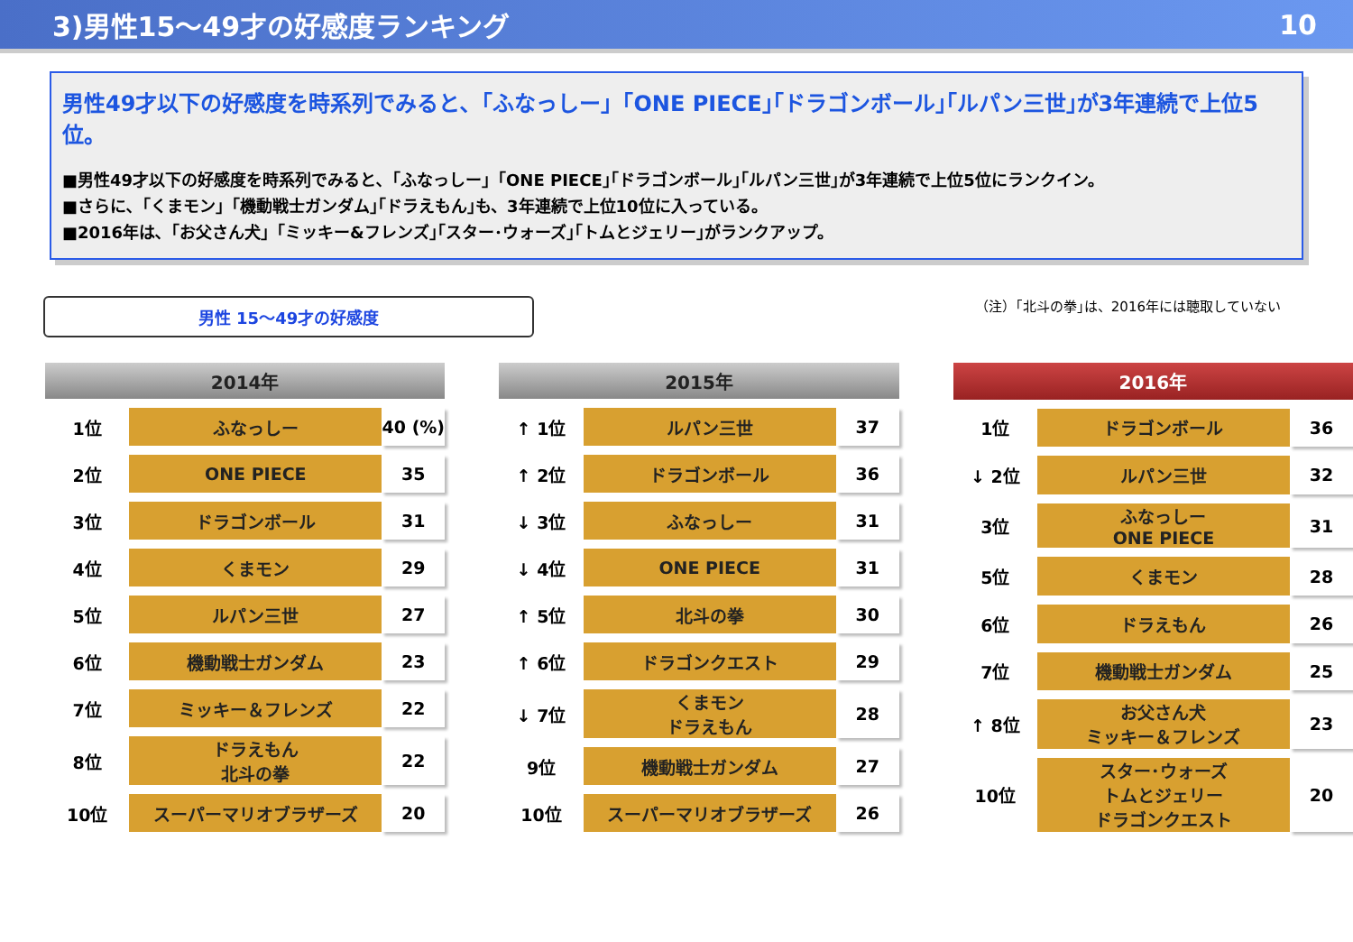3)男性15～49才の好感度ランキング 10
男性49才以下の好感度を時系列でみると､「ふなっしー」｢ONE PIECE｣｢ドラゴンボール｣｢ルパン三世｣が3年連続で上位5位。
■男性49才以下の好感度を時系列でみると､「ふなっしー」｢ONE PIECE｣｢ドラゴンボール｣｢ルパン三世｣が3年連続で上位5位にランクイン。
■さらに､「くまモン」｢機動戦士ガンダム｣｢ドラえもん｣も、3年連続で上位10位に入っている。
■2016年は､「お父さん犬」｢ミッキー&フレンズ｣｢スター･ウォーズ｣｢トムとジェリー｣がランクアップ。
男性 15～49才の好感度
（注）｢北斗の拳｣は、2016年には聴取していない
| 2014年 | | |
| --- | --- | --- |
| 1位 | ふなっしー | 40 (%) |
| 2位 | ONE PIECE | 35 |
| 3位 | ドラゴンボール | 31 |
| 4位 | くまモン | 29 |
| 5位 | ルパン三世 | 27 |
| 6位 | 機動戦士ガンダム | 23 |
| 7位 | ミッキー＆フレンズ | 22 |
| 8位 | ドラえもん 北斗の拳 | 22 |
| 10位 | スーパーマリオブラザーズ | 20 |
| 2015年 | | |
| --- | --- | --- |
| ↑ 1位 | ルパン三世 | 37 |
| ↑ 2位 | ドラゴンボール | 36 |
| ↓ 3位 | ふなっしー | 31 |
| ↓ 4位 | ONE PIECE | 31 |
| ↑ 5位 | 北斗の拳 | 30 |
| ↑ 6位 | ドラゴンクエスト | 29 |
| ↓ 7位 | くまモン ドラえもん | 28 |
| 9位 | 機動戦士ガンダム | 27 |
| 10位 | スーパーマリオブラザーズ | 26 |
| 2016年 | | |
| --- | --- | --- |
| 1位 | ドラゴンボール | 36 |
| ↓ 2位 | ルパン三世 | 32 |
| 3位 | ふなっしー ONE PIECE | 31 |
| 5位 | くまモン | 28 |
| 6位 | ドラえもん | 26 |
| 7位 | 機動戦士ガンダム | 25 |
| ↑ 8位 | お父さん犬 ミッキー＆フレンズ | 23 |
| 10位 | スター･ウォーズ トムとジェリー ドラゴンクエスト | 20 |